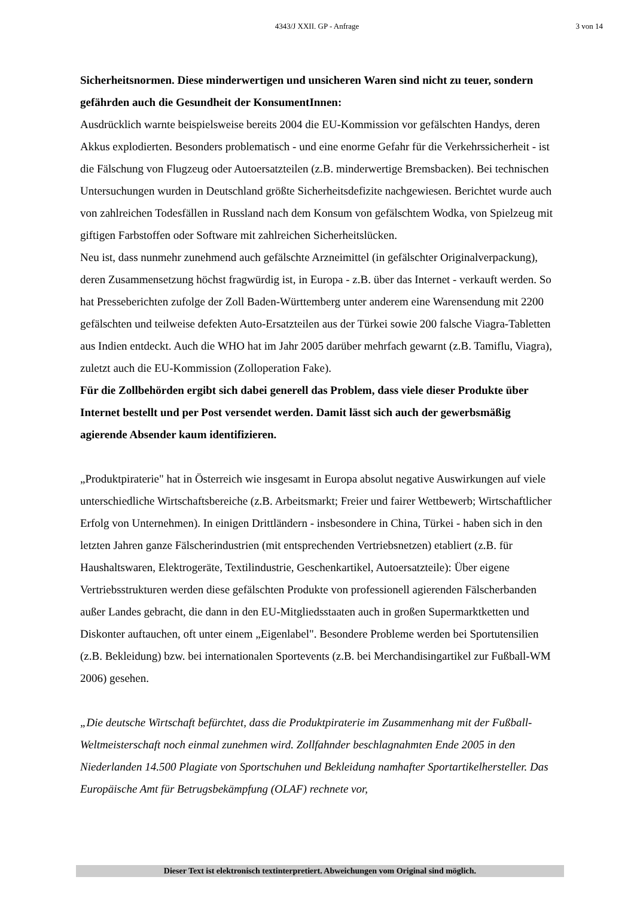4343/J XXII. GP - Anfrage 3 von 14
Sicherheitsnormen. Diese minderwertigen und unsicheren Waren sind nicht zu teuer, sondern gefährden auch die Gesundheit der KonsumentInnen:
Ausdrücklich warnte beispielsweise bereits 2004 die EU-Kommission vor gefälschten Handys, deren Akkus explodierten. Besonders problematisch - und eine enorme Gefahr für die Verkehrssicherheit - ist die Fälschung von Flugzeug oder Autoersatzteilen (z.B. minderwertige Bremsbacken). Bei technischen Untersuchungen wurden in Deutschland größte Sicherheitsdefizite nachgewiesen. Berichtet wurde auch von zahlreichen Todesfällen in Russland nach dem Konsum von gefälschtem Wodka, von Spielzeug mit giftigen Farbstoffen oder Software mit zahlreichen Sicherheitslücken.
Neu ist, dass nunmehr zunehmend auch gefälschte Arzneimittel (in gefälschter Originalverpackung), deren Zusammensetzung höchst fragwürdig ist, in Europa - z.B. über das Internet - verkauft werden. So hat Presseberichten zufolge der Zoll Baden-Württemberg unter anderem eine Warensendung mit 2200 gefälschten und teilweise defekten Auto-Ersatzteilen aus der Türkei sowie 200 falsche Viagra-Tabletten aus Indien entdeckt. Auch die WHO hat im Jahr 2005 darüber mehrfach gewarnt (z.B. Tamiflu, Viagra), zuletzt auch die EU-Kommission (Zolloperation Fake).
Für die Zollbehörden ergibt sich dabei generell das Problem, dass viele dieser Produkte über Internet bestellt und per Post versendet werden. Damit lässt sich auch der gewerbsmäßig agierende Absender kaum identifizieren.
„Produktpiraterie" hat in Österreich wie insgesamt in Europa absolut negative Auswirkungen auf viele unterschiedliche Wirtschaftsbereiche (z.B. Arbeitsmarkt; Freier und fairer Wettbewerb; Wirtschaftlicher Erfolg von Unternehmen). In einigen Drittländern - insbesondere in China, Türkei - haben sich in den letzten Jahren ganze Fälscherindustrien (mit entsprechenden Vertriebsnetzen) etabliert (z.B. für Haushaltswaren, Elektrogeräte, Textilindustrie, Geschenkartikel, Autoersatzteile): Über eigene Vertriebsstrukturen werden diese gefälschten Produkte von professionell agierenden Fälscherbanden außer Landes gebracht, die dann in den EU-Mitgliedsstaaten auch in großen Supermarktketten und Diskonter auftauchen, oft unter einem „Eigenlabel". Besondere Probleme werden bei Sportutensilien (z.B. Bekleidung) bzw. bei internationalen Sportevents (z.B. bei Merchandisingartikel zur Fußball-WM 2006) gesehen.
„Die deutsche Wirtschaft befürchtet, dass die Produktpiraterie im Zusammenhang mit der Fußball-Weltmeisterschaft noch einmal zunehmen wird. Zollfahnder beschlagnahmten Ende 2005 in den Niederlanden 14.500 Plagiate von Sportschuhen und Bekleidung namhafter Sportartikelhersteller. Das Europäische Amt für Betrugsbekämpfung (OLAF) rechnete vor,
Dieser Text ist elektronisch textinterpretiert. Abweichungen vom Original sind möglich.